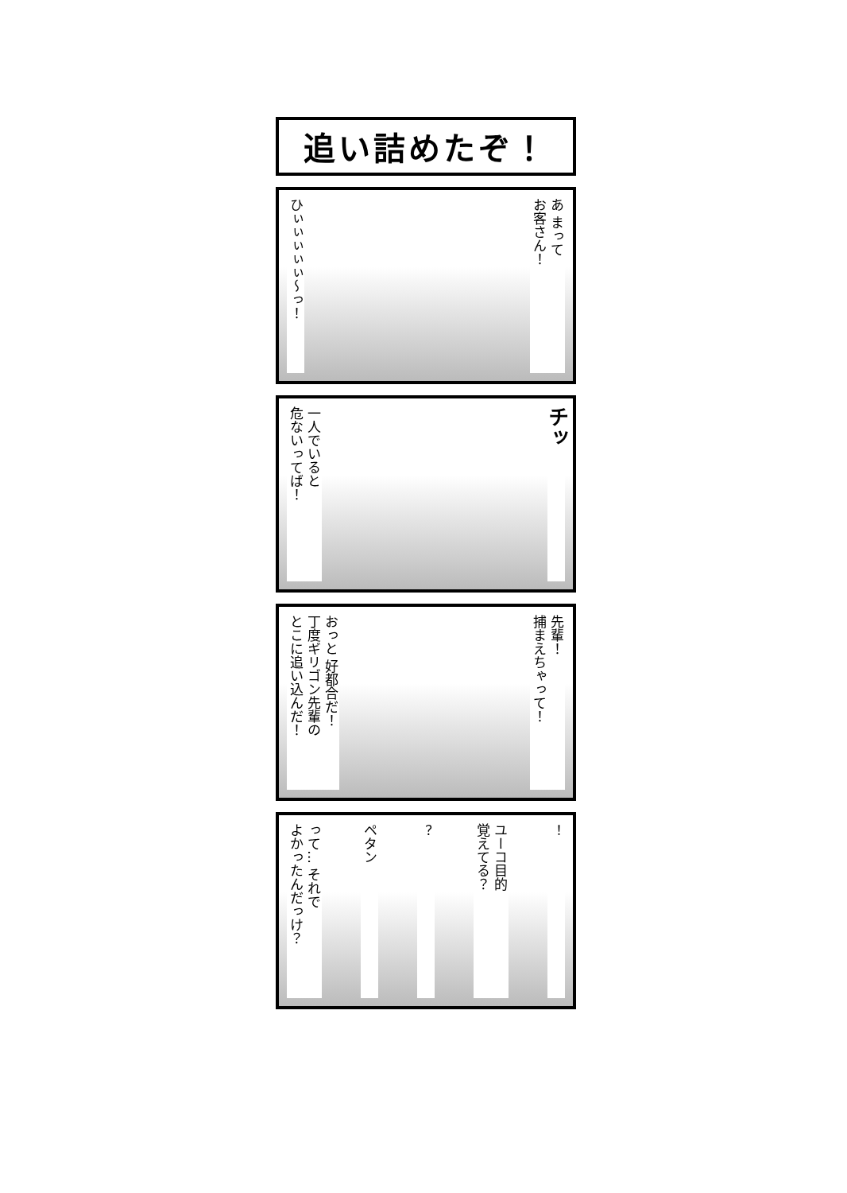追い詰めたぞ！
ひぃぃぃぃぃ～っ！
あ まって
お客さん！
一人でいると
危ないってば！
チッ
おっと 好都合だ！
丁度ギリゴン先輩の
とこに追い込んだ！
先輩！
捕まえちゃって！
って… それで
よかったんだっけ？
ペタン
？
ユーコ目的
覚えてる？
！